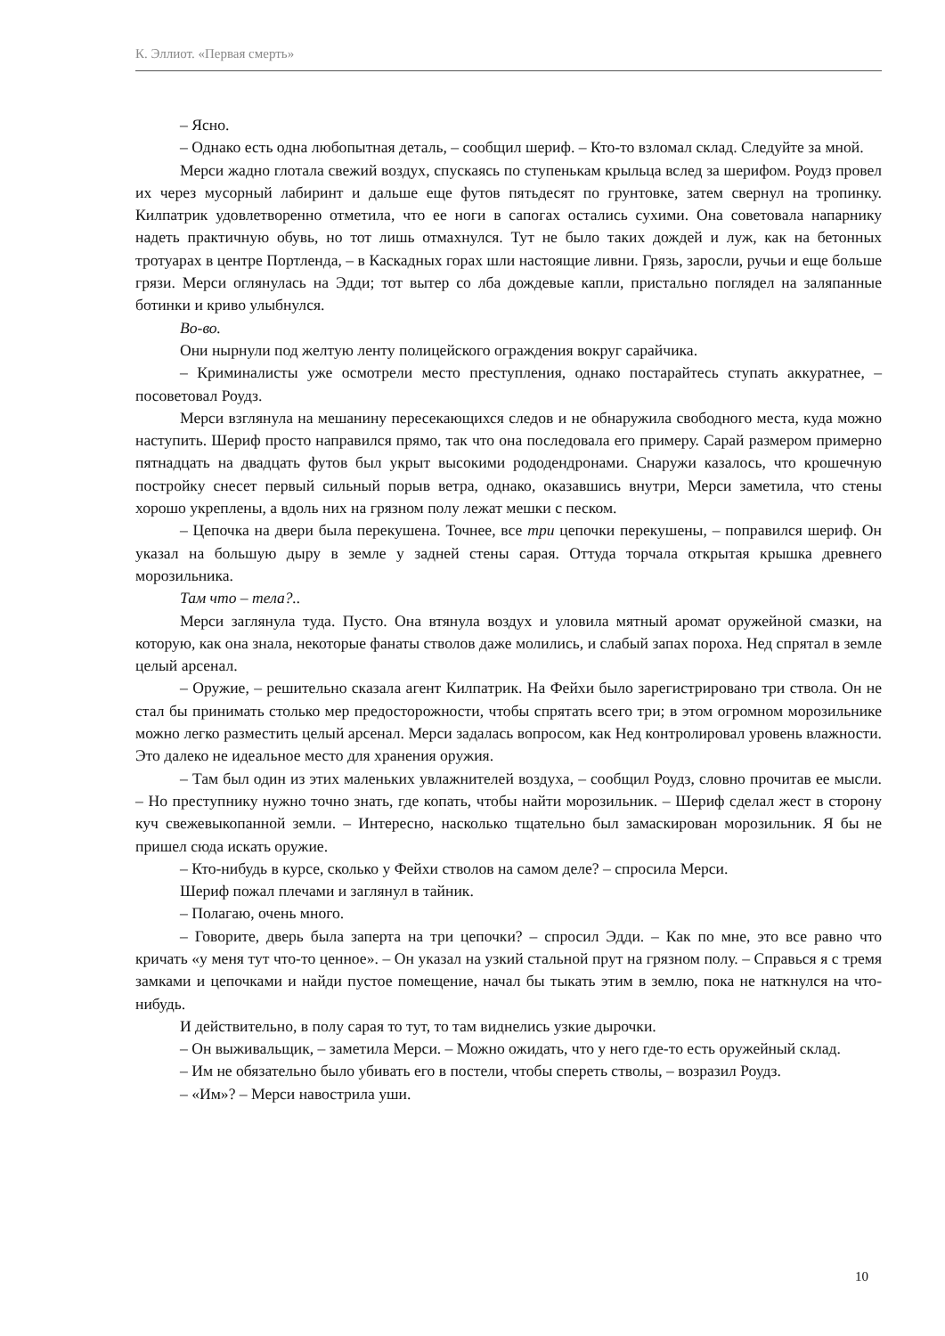К. Эллиот. «Первая смерть»
– Ясно.
– Однако есть одна любопытная деталь, – сообщил шериф. – Кто-то взломал склад. Следуйте за мной.
Мерси жадно глотала свежий воздух, спускаясь по ступенькам крыльца вслед за шерифом. Роудз провел их через мусорный лабиринт и дальше еще футов пятьдесят по грунтовке, затем свернул на тропинку. Килпатрик удовлетворенно отметила, что ее ноги в сапогах остались сухими. Она советовала напарнику надеть практичную обувь, но тот лишь отмахнулся. Тут не было таких дождей и луж, как на бетонных тротуарах в центре Портленда, – в Каскадных горах шли настоящие ливни. Грязь, заросли, ручьи и еще больше грязи. Мерси оглянулась на Эдди; тот вытер со лба дождевые капли, пристально поглядел на заляпанные ботинки и криво улыбнулся.
Во-во.
Они нырнули под желтую ленту полицейского ограждения вокруг сарайчика.
– Криминалисты уже осмотрели место преступления, однако постарайтесь ступать аккуратнее, – посоветовал Роудз.
Мерси взглянула на мешанину пересекающихся следов и не обнаружила свободного места, куда можно наступить. Шериф просто направился прямо, так что она последовала его примеру. Сарай размером примерно пятнадцать на двадцать футов был укрыт высокими рододендронами. Снаружи казалось, что крошечную постройку снесет первый сильный порыв ветра, однако, оказавшись внутри, Мерси заметила, что стены хорошо укреплены, а вдоль них на грязном полу лежат мешки с песком.
– Цепочка на двери была перекушена. Точнее, все три цепочки перекушены, – поправился шериф. Он указал на большую дыру в земле у задней стены сарая. Оттуда торчала открытая крышка древнего морозильника.
Там что – тела?..
Мерси заглянула туда. Пусто. Она втянула воздух и уловила мятный аромат оружейной смазки, на которую, как она знала, некоторые фанаты стволов даже молились, и слабый запах пороха. Нед спрятал в земле целый арсенал.
– Оружие, – решительно сказала агент Килпатрик. На Фейхи было зарегистрировано три ствола. Он не стал бы принимать столько мер предосторожности, чтобы спрятать всего три; в этом огромном морозильнике можно легко разместить целый арсенал. Мерси задалась вопросом, как Нед контролировал уровень влажности. Это далеко не идеальное место для хранения оружия.
– Там был один из этих маленьких увлажнителей воздуха, – сообщил Роудз, словно прочитав ее мысли. – Но преступнику нужно точно знать, где копать, чтобы найти морозильник. – Шериф сделал жест в сторону куч свежевыкопанной земли. – Интересно, насколько тщательно был замаскирован морозильник. Я бы не пришел сюда искать оружие.
– Кто-нибудь в курсе, сколько у Фейхи стволов на самом деле? – спросила Мерси.
Шериф пожал плечами и заглянул в тайник.
– Полагаю, очень много.
– Говорите, дверь была заперта на три цепочки? – спросил Эдди. – Как по мне, это все равно что кричать «у меня тут что-то ценное». – Он указал на узкий стальной прут на грязном полу. – Справься я с тремя замками и цепочками и найди пустое помещение, начал бы тыкать этим в землю, пока не наткнулся на что-нибудь.
И действительно, в полу сарая то тут, то там виднелись узкие дырочки.
– Он выживальщик, – заметила Мерси. – Можно ожидать, что у него где-то есть оружейный склад.
– Им не обязательно было убивать его в постели, чтобы спереть стволы, – возразил Роудз.
– «Им»? – Мерси навострила уши.
10